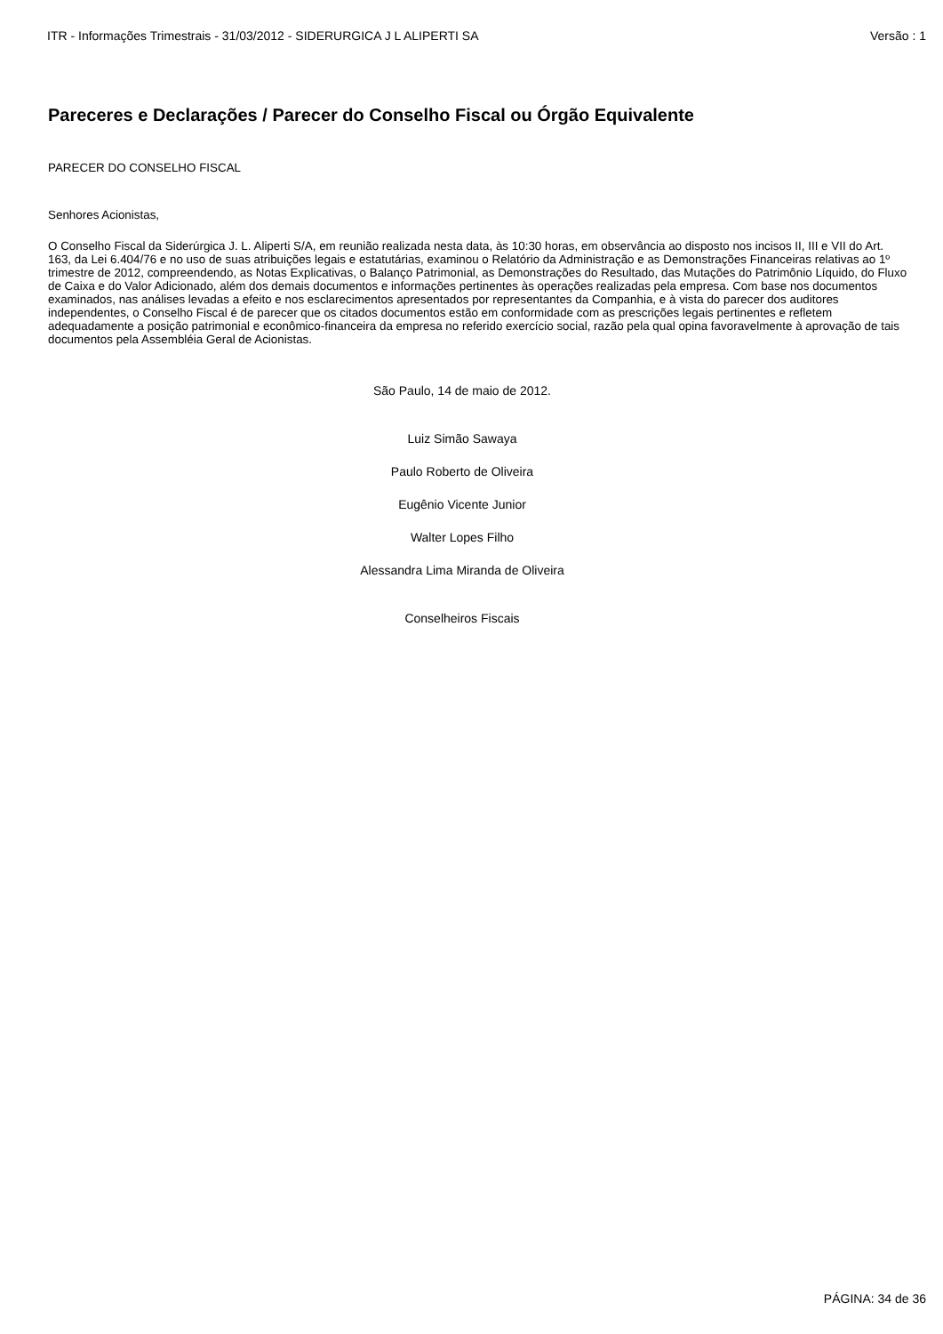ITR - Informações Trimestrais - 31/03/2012 - SIDERURGICA J L ALIPERTI SA Versão : 1
Pareceres e Declarações / Parecer do Conselho Fiscal ou Órgão Equivalente
PARECER DO CONSELHO FISCAL
Senhores Acionistas,
O Conselho Fiscal da Siderúrgica J. L. Aliperti S/A, em reunião realizada nesta data, às 10:30 horas, em observância ao disposto nos incisos II, III e VII do Art. 163, da Lei 6.404/76 e no uso de suas atribuições legais e estatutárias, examinou o Relatório da Administração e as Demonstrações Financeiras relativas ao 1º trimestre de 2012, compreendendo, as Notas Explicativas, o Balanço Patrimonial, as Demonstrações do Resultado, das Mutações do Patrimônio Líquido, do Fluxo de Caixa e do Valor Adicionado, além dos demais documentos e informações pertinentes às operações realizadas pela empresa. Com base nos documentos examinados, nas análises levadas a efeito e nos esclarecimentos apresentados por representantes da Companhia, e à vista do parecer dos auditores independentes, o Conselho Fiscal é de parecer que os citados documentos estão em conformidade com as prescrições legais pertinentes e refletem adequadamente a posição patrimonial e econômico-financeira da empresa no referido exercício social, razão pela qual opina favoravelmente à aprovação de tais documentos pela Assembléia Geral de Acionistas.
São Paulo, 14 de maio de 2012.
Luiz Simão Sawaya
Paulo Roberto de Oliveira
Eugênio Vicente Junior
Walter Lopes Filho
Alessandra Lima Miranda de Oliveira
Conselheiros Fiscais
PÁGINA: 34 de 36